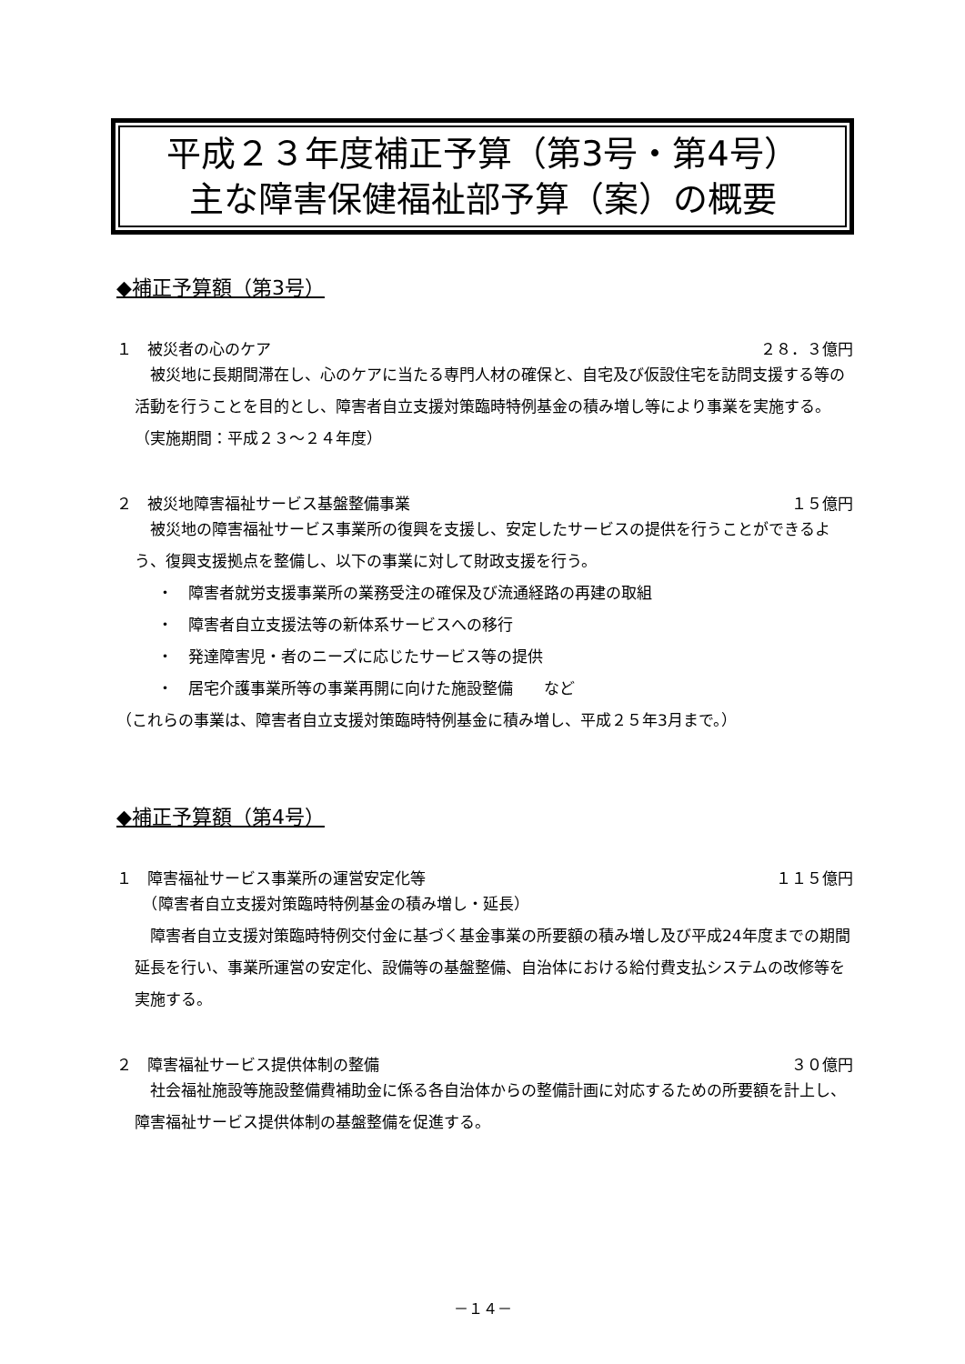平成２３年度補正予算（第3号・第4号）
主な障害保健福祉部予算（案）の概要
◆補正予算額（第3号）
１　被災者の心のケア ２８．３億円
　被災地に長期間滞在し、心のケアに当たる専門人材の確保と、自宅及び仮設住宅を訪問支援する等の活動を行うことを目的とし、障害者自立支援対策臨時特例基金の積み増し等により事業を実施する。
（実施期間：平成２３～２４年度）
２　被災地障害福祉サービス基盤整備事業 １５億円
　被災地の障害福祉サービス事業所の復興を支援し、安定したサービスの提供を行うことができるよう、復興支援拠点を整備し、以下の事業に対して財政支援を行う。
・　障害者就労支援事業所の業務受注の確保及び流通経路の再建の取組
・　障害者自立支援法等の新体系サービスへの移行
・　発達障害児・者のニーズに応じたサービス等の提供
・　居宅介護事業所等の事業再開に向けた施設整備　　など
（これらの事業は、障害者自立支援対策臨時特例基金に積み増し、平成２５年3月まで。）
◆補正予算額（第4号）
１　障害福祉サービス事業所の運営安定化等 １１５億円
　（障害者自立支援対策臨時特例基金の積み増し・延長）
　障害者自立支援対策臨時特例交付金に基づく基金事業の所要額の積み増し及び平成24年度までの期間延長を行い、事業所運営の安定化、設備等の基盤整備、自治体における給付費支払システムの改修等を実施する。
２　障害福祉サービス提供体制の整備 ３０億円
　社会福祉施設等施設整備費補助金に係る各自治体からの整備計画に対応するための所要額を計上し、障害福祉サービス提供体制の基盤整備を促進する。
－１４－